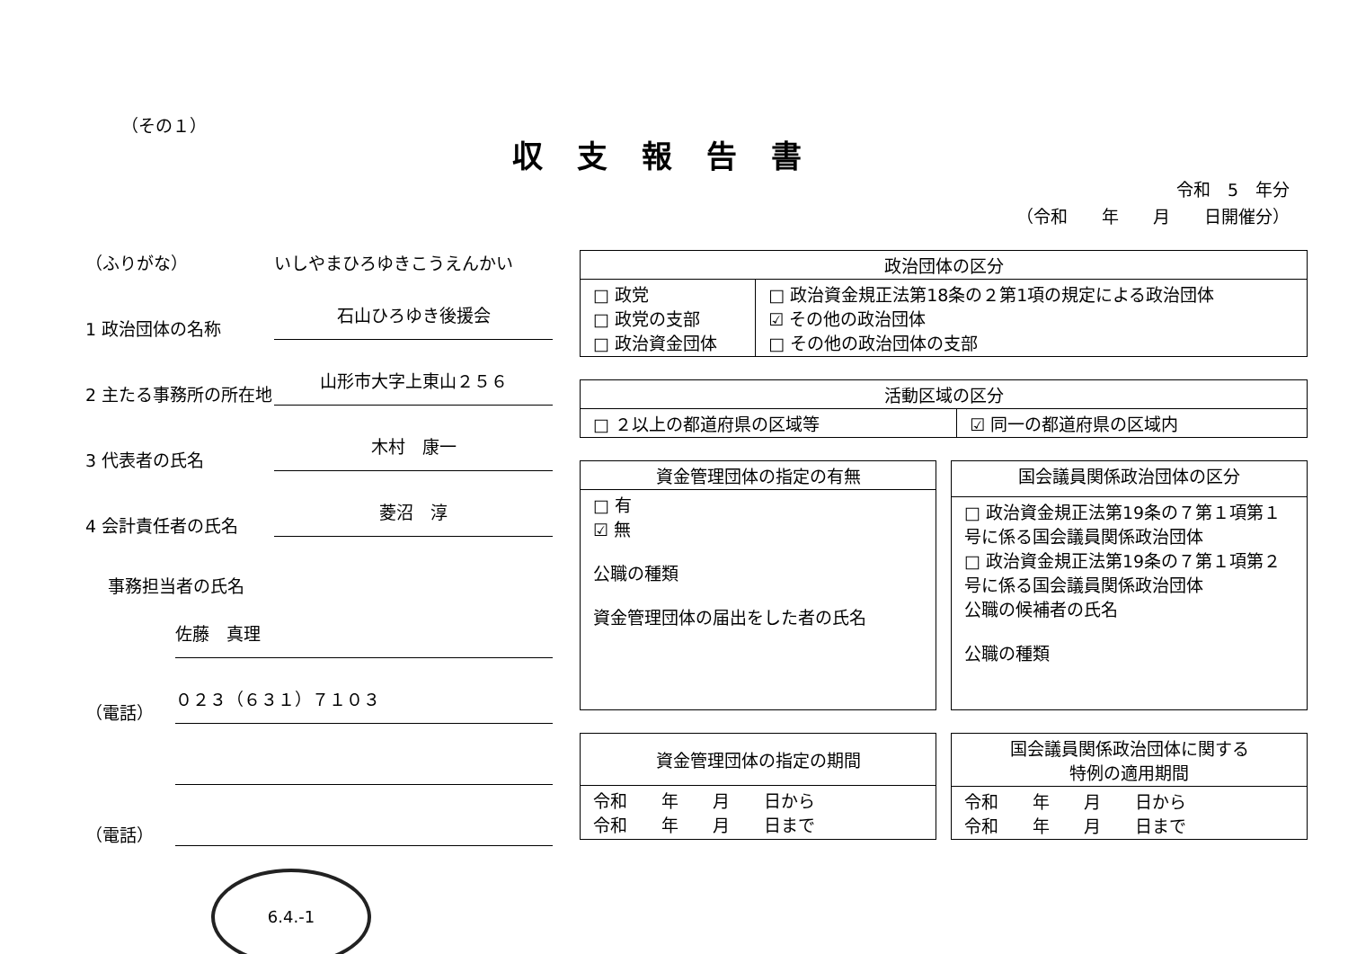（その１）
収支報告書
令和　5　年分
（令和　　年　　月　　日開催分）
（ふりがな） いしやまひろゆきこうえんかい
1 政治団体の名称 石山ひろゆき後援会
2 主たる事務所の所在地 山形市大字上東山２５６
3 代表者の氏名 木村　康一
4 会計責任者の氏名 菱沼　淳
事務担当者の氏名
佐藤　真理
（電話） ０２３（６３１）７１０３
（電話）
6.4.-1
| 政治団体の区分 | |
| --- | --- |
| □ 政党 □ 政党の支部 □ 政治資金団体 | □ 政治資金規正法第18条の２第1項の規定による政治団体 ☑ その他の政治団体 □ その他の政治団体の支部 |
| 活動区域の区分 | |
| --- | --- |
| □ ２以上の都道府県の区域等 | ☑ 同一の都道府県の区域内 |
| 資金管理団体の指定の有無 |
| --- |
| □ 有 ☑ 無 公職の種類 資金管理団体の届出をした者の氏名 |
| 国会議員関係政治団体の区分 |
| --- |
| □ 政治資金規正法第19条の７第１項第１号に係る国会議員関係政治団体 □ 政治資金規正法第19条の７第１項第２号に係る国会議員関係政治団体 公職の候補者の氏名 公職の種類 |
| 資金管理団体の指定の期間 |
| --- |
| 令和 年 月 日から 令和 年 月 日まで |
| 国会議員関係政治団体に関する 特例の適用期間 |
| --- |
| 令和 年 月 日から 令和 年 月 日まで |